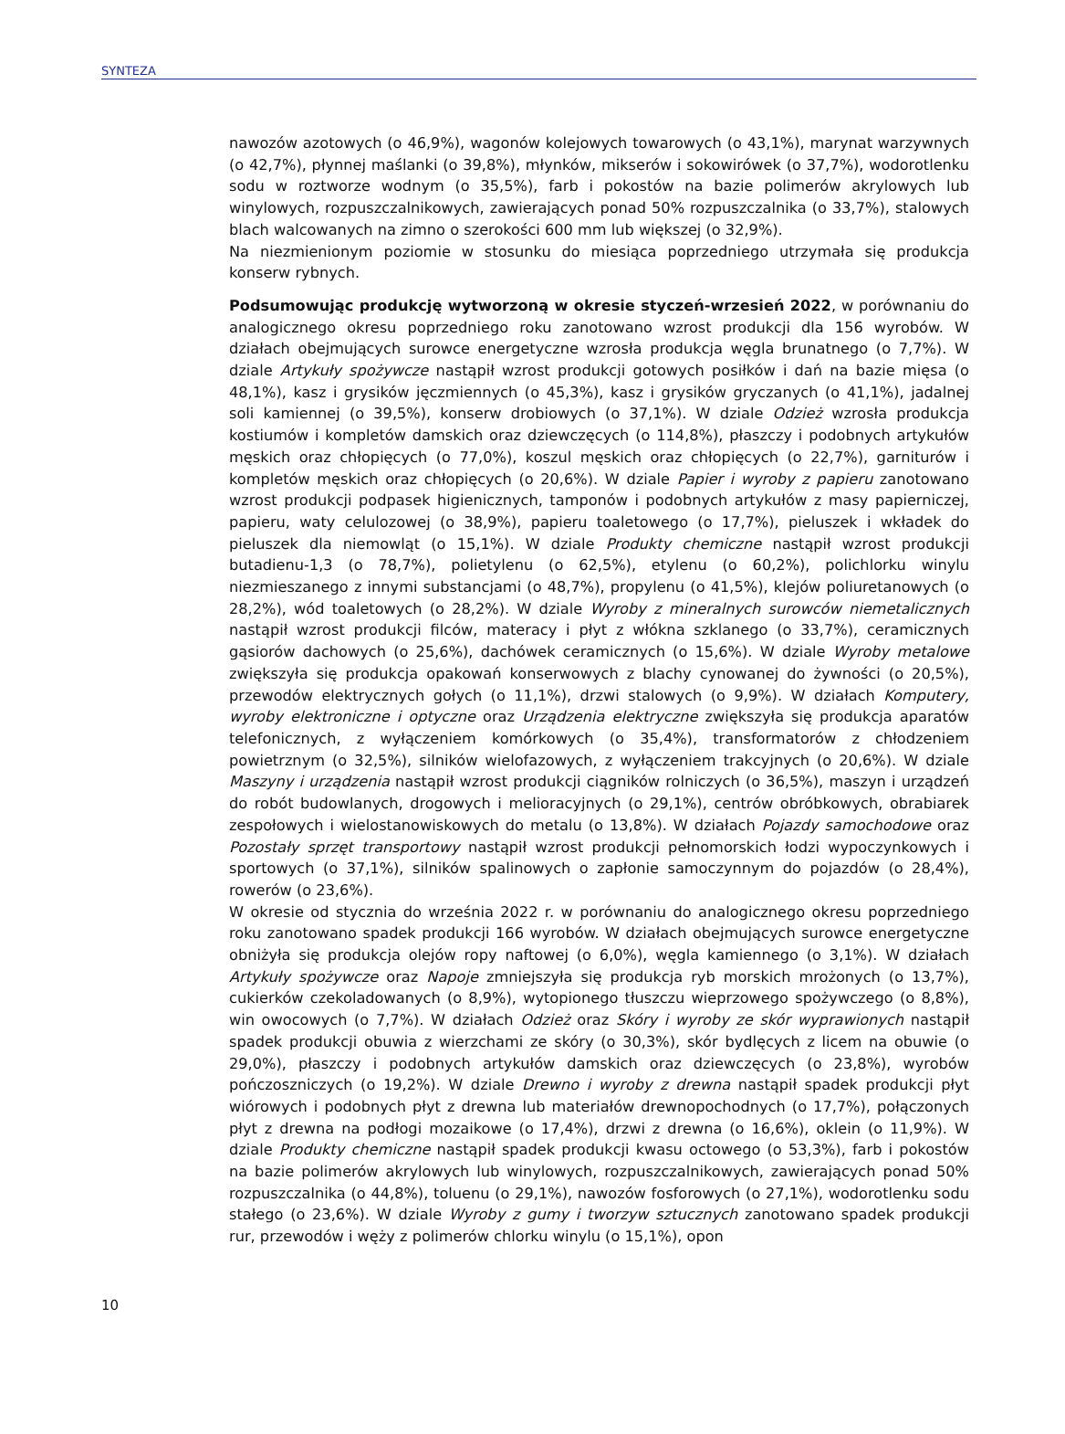SYNTEZA
nawozów azotowych (o 46,9%), wagonów kolejowych towarowych (o 43,1%), marynat warzywnych (o 42,7%), płynnej maślanki (o 39,8%), młynków, mikserów i sokowirówek (o 37,7%), wodorotlenku sodu w roztworze wodnym (o 35,5%), farb i pokostów na bazie polimerów akrylowych lub winylowych, rozpuszczalnikowych, zawierających ponad 50% rozpuszczalnika (o 33,7%), stalowych blach walcowanych na zimno o szerokości 600 mm lub większej (o 32,9%).
Na niezmienionym poziomie w stosunku do miesiąca poprzedniego utrzymała się produkcja konserw rybnych.
Podsumowując produkcję wytworzoną w okresie styczeń-wrzesień 2022, w porównaniu do analogicznego okresu poprzedniego roku zanotowano wzrost produkcji dla 156 wyrobów. W działach obejmujących surowce energetyczne wzrosła produkcja węgla brunatnego (o 7,7%). W dziale Artykuły spożywcze nastąpił wzrost produkcji gotowych posiłków i dań na bazie mięsa (o 48,1%), kasz i grysików jęczmiennych (o 45,3%), kasz i grysików gryczanych (o 41,1%), jadalnej soli kamiennej (o 39,5%), konserw drobiowych (o 37,1%). W dziale Odzież wzrosła produkcja kostiumów i kompletów damskich oraz dziewczęcych (o 114,8%), płaszczy i podobnych artykułów męskich oraz chłopięcych (o 77,0%), koszul męskich oraz chłopięcych (o 22,7%), garniturów i kompletów męskich oraz chłopięcych (o 20,6%). W dziale Papier i wyroby z papieru zanotowano wzrost produkcji podpasek higienicznych, tamponów i podobnych artykułów z masy papierniczej, papieru, waty celulozowej (o 38,9%), papieru toaletowego (o 17,7%), pieluszek i wkładek do pieluszek dla niemowląt (o 15,1%). W dziale Produkty chemiczne nastąpił wzrost produkcji butadienu-1,3 (o 78,7%), polietylenu (o 62,5%), etylenu (o 60,2%), polichlorku winylu niezmieszanego z innymi substancjami (o 48,7%), propylenu (o 41,5%), klejów poliuretanowych (o 28,2%), wód toaletowych (o 28,2%). W dziale Wyroby z mineralnych surowców niemetalicznych nastąpił wzrost produkcji filców, materacy i płyt z włókna szklanego (o 33,7%), ceramicznych gąsiorów dachowych (o 25,6%), dachówek ceramicznych (o 15,6%). W dziale Wyroby metalowe zwiększyła się produkcja opakowań konserwowych z blachy cynowanej do żywności (o 20,5%), przewodów elektrycznych gołych (o 11,1%), drzwi stalowych (o 9,9%). W działach Komputery, wyroby elektroniczne i optyczne oraz Urządzenia elektryczne zwiększyła się produkcja aparatów telefonicznych, z wyłączeniem komórkowych (o 35,4%), transformatorów z chłodzeniem powietrznym (o 32,5%), silników wielofazowych, z wyłączeniem trakcyjnych (o 20,6%). W dziale Maszyny i urządzenia nastąpił wzrost produkcji ciągników rolniczych (o 36,5%), maszyn i urządzeń do robót budowlanych, drogowych i melioracyjnych (o 29,1%), centrów obróbkowych, obrabiarek zespołowych i wielostanowiskowych do metalu (o 13,8%). W działach Pojazdy samochodowe oraz Pozostały sprzęt transportowy nastąpił wzrost produkcji pełnomorskich łodzi wypoczynkowych i sportowych (o 37,1%), silników spalinowych o zapłonie samoczynnym do pojazdów (o 28,4%), rowerów (o 23,6%).
W okresie od stycznia do września 2022 r. w porównaniu do analogicznego okresu poprzedniego roku zanotowano spadek produkcji 166 wyrobów. W działach obejmujących surowce energetyczne obniżyła się produkcja olejów ropy naftowej (o 6,0%), węgla kamiennego (o 3,1%). W działach Artykuły spożywcze oraz Napoje zmniejszyła się produkcja ryb morskich mrożonych (o 13,7%), cukierków czekoladowanych (o 8,9%), wytopionego tłuszczu wieprzowego spożywczego (o 8,8%), win owocowych (o 7,7%). W działach Odzież oraz Skóry i wyroby ze skór wyprawionych nastąpił spadek produkcji obuwia z wierzchami ze skóry (o 30,3%), skór bydlęcych z licem na obuwie (o 29,0%), płaszczy i podobnych artykułów damskich oraz dziewczęcych (o 23,8%), wyrobów pończoszniczych (o 19,2%). W dziale Drewno i wyroby z drewna nastąpił spadek produkcji płyt wiórowych i podobnych płyt z drewna lub materiałów drewnopochodnych (o 17,7%), połączonych płyt z drewna na podłogi mozaikowe (o 17,4%), drzwi z drewna (o 16,6%), oklein (o 11,9%). W dziale Produkty chemiczne nastąpił spadek produkcji kwasu octowego (o 53,3%), farb i pokostów na bazie polimerów akrylowych lub winylowych, rozpuszczalnikowych, zawierających ponad 50% rozpuszczalnika (o 44,8%), toluenu (o 29,1%), nawozów fosforowych (o 27,1%), wodorotlenku sodu stałego (o 23,6%). W dziale Wyroby z gumy i tworzyw sztucznych zanotowano spadek produkcji rur, przewodów i węży z polimerów chlorku winylu (o 15,1%), opon
10